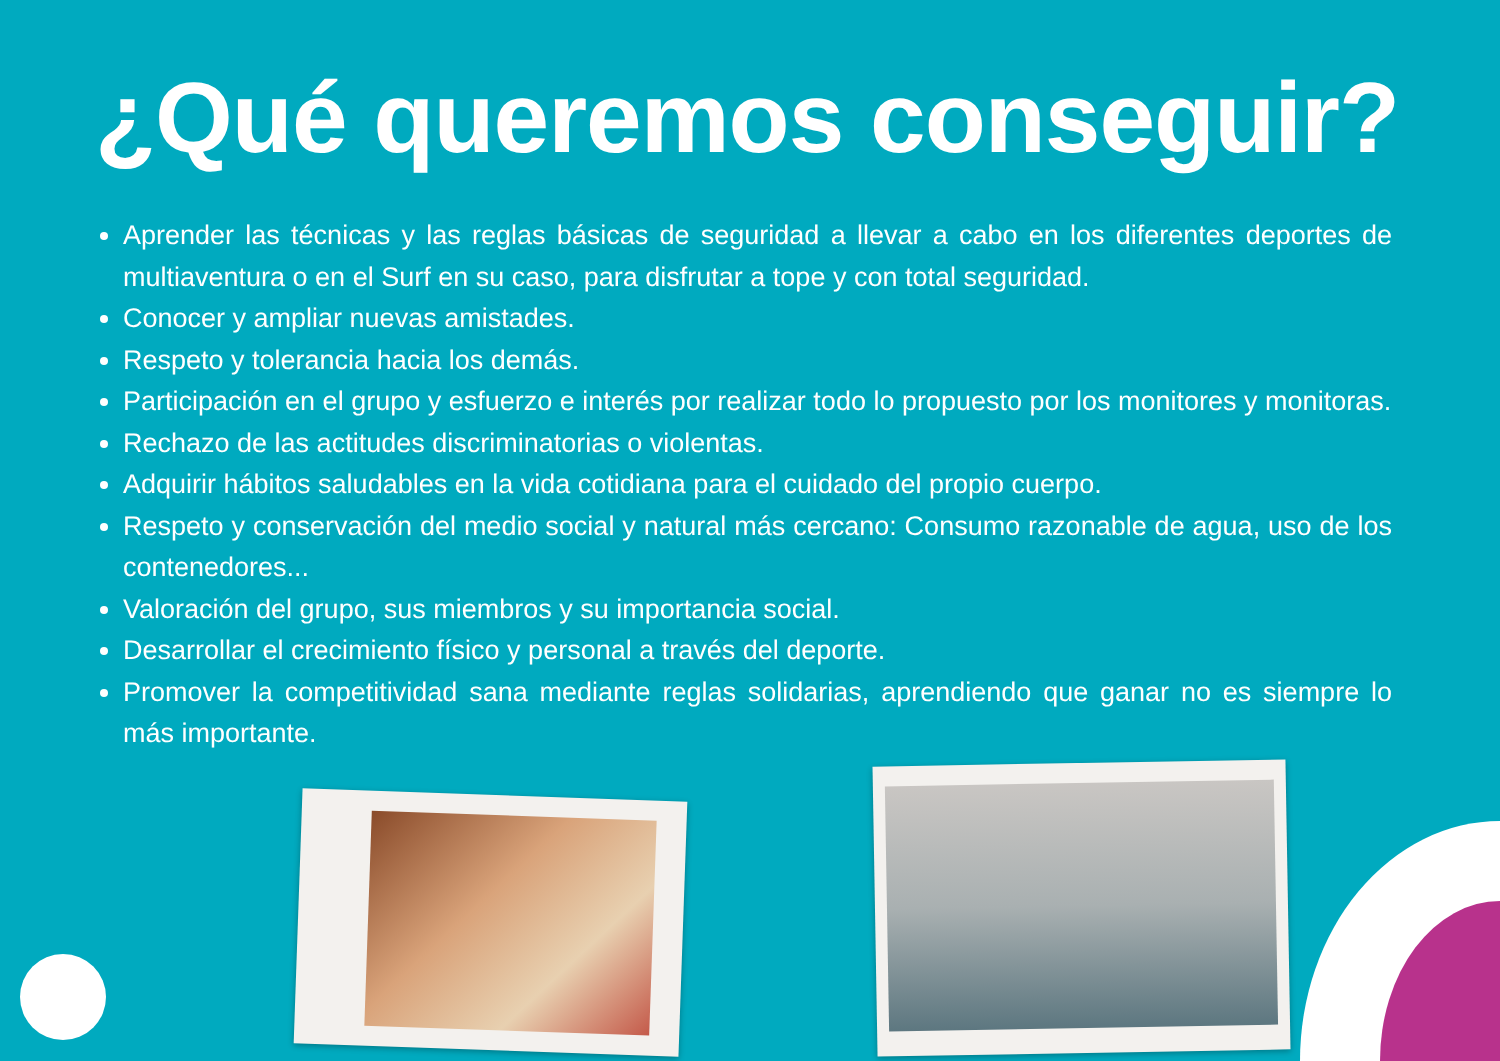¿Qué queremos conseguir?
Aprender las técnicas y las reglas básicas de seguridad a llevar a cabo en los diferentes deportes de multiaventura o en el Surf en su caso, para disfrutar a tope y con total seguridad.
Conocer y ampliar nuevas amistades.
Respeto y tolerancia hacia los demás.
Participación en el grupo y esfuerzo e interés por realizar todo lo propuesto por los monitores y monitoras.
Rechazo de las actitudes discriminatorias o violentas.
Adquirir hábitos saludables en la vida cotidiana para el cuidado del propio cuerpo.
Respeto y conservación del medio social y natural más cercano: Consumo razonable de agua, uso de los contenedores...
Valoración del grupo, sus miembros y su importancia social.
Desarrollar el crecimiento físico y personal a través del deporte.
Promover la competitividad sana mediante reglas solidarias, aprendiendo que ganar no es siempre lo más importante.